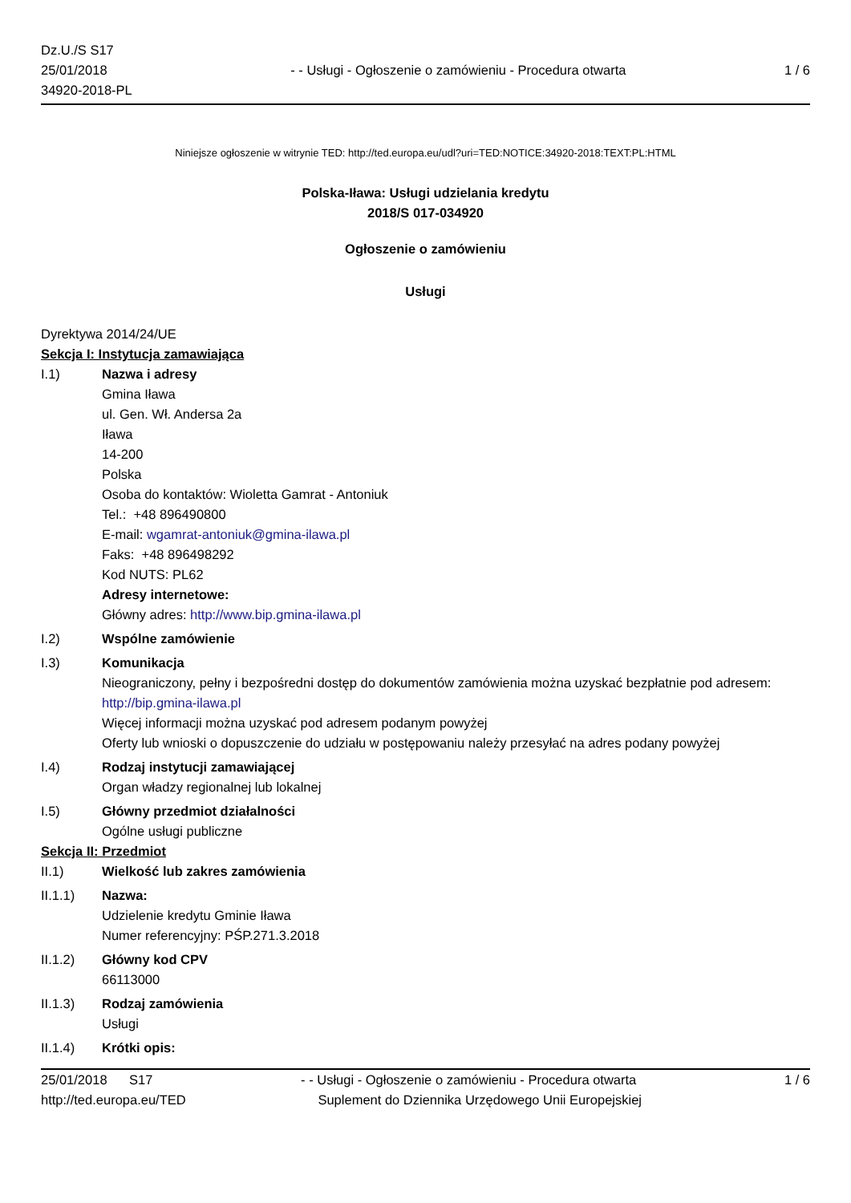Dz.U./S S17
25/01/2018
34920-2018-PL
- - Usługi - Ogłoszenie o zamówieniu - Procedura otwarta
1 / 6
Niniejsze ogłoszenie w witrynie TED: http://ted.europa.eu/udl?uri=TED:NOTICE:34920-2018:TEXT:PL:HTML
Polska-Iława: Usługi udzielania kredytu
2018/S 017-034920
Ogłoszenie o zamówieniu
Usługi
Dyrektywa 2014/24/UE
Sekcja I: Instytucja zamawiająca
I.1) Nazwa i adresy
Gmina Iława
ul. Gen. Wł. Andersa 2a
Iława
14-200
Polska
Osoba do kontaktów: Wioletta Gamrat - Antoniuk
Tel.: +48 896490800
E-mail: wgamrat-antoniuk@gmina-ilawa.pl
Faks: +48 896498292
Kod NUTS: PL62
Adresy internetowe:
Główny adres: http://www.bip.gmina-ilawa.pl
I.2) Wspólne zamówienie
I.3) Komunikacja
Nieograniczony, pełny i bezpośredni dostęp do dokumentów zamówienia można uzyskać bezpłatnie pod adresem: http://bip.gmina-ilawa.pl
Więcej informacji można uzyskać pod adresem podanym powyżej
Oferty lub wnioski o dopuszczenie do udziału w postępowaniu należy przesyłać na adres podany powyżej
I.4) Rodzaj instytucji zamawiającej
Organ władzy regionalnej lub lokalnej
I.5) Główny przedmiot działalności
Ogólne usługi publiczne
Sekcja II: Przedmiot
II.1) Wielkość lub zakres zamówienia
II.1.1) Nazwa:
Udzielenie kredytu Gminie Iława
Numer referencyjny: PŚP.271.3.2018
II.1.2) Główny kod CPV
66113000
II.1.3) Rodzaj zamówienia
Usługi
II.1.4) Krótki opis:
25/01/2018 S17 - - Usługi - Ogłoszenie o zamówieniu - Procedura otwarta
1 / 6
http://ted.europa.eu/TED Suplement do Dziennika Urzędowego Unii Europejskiej